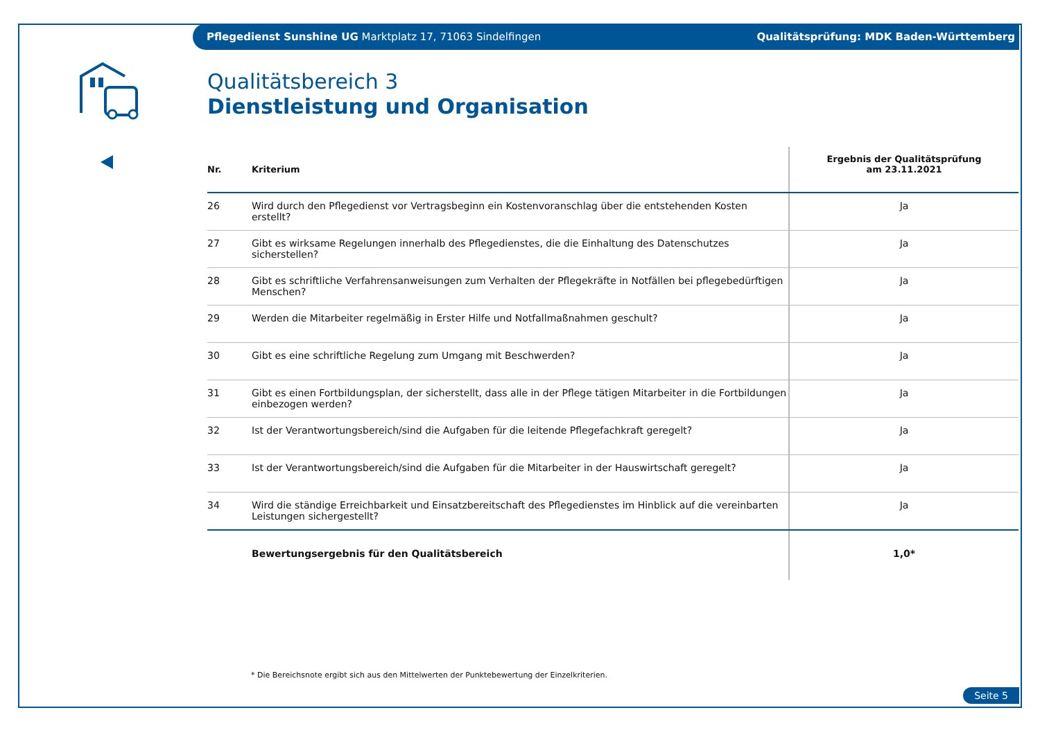Pflegedienst Sunshine UG Marktplatz 17, 71063 Sindelfingen Qualitätsprüfung: MDK Baden-Württemberg
Qualitätsbereich 3
Dienstleistung und Organisation
| Nr. | Kriterium | Ergebnis der Qualitätsprüfung am 23.11.2021 |
| --- | --- | --- |
| 26 | Wird durch den Pflegedienst vor Vertragsbeginn ein Kostenvoranschlag über die entstehenden Kosten erstellt? | Ja |
| 27 | Gibt es wirksame Regelungen innerhalb des Pflegedienstes, die die Einhaltung des Datenschutzes sicherstellen? | Ja |
| 28 | Gibt es schriftliche Verfahrensanweisungen zum Verhalten der Pflegekräfte in Notfällen bei pflegebedürftigen Menschen? | Ja |
| 29 | Werden die Mitarbeiter regelmäßig in Erster Hilfe und Notfallmaßnahmen geschult? | Ja |
| 30 | Gibt es eine schriftliche Regelung zum Umgang mit Beschwerden? | Ja |
| 31 | Gibt es einen Fortbildungsplan, der sicherstellt, dass alle in der Pflege tätigen Mitarbeiter in die Fortbildungen einbezogen werden? | Ja |
| 32 | Ist der Verantwortungsbereich/sind die Aufgaben für die leitende Pflegefachkraft geregelt? | Ja |
| 33 | Ist der Verantwortungsbereich/sind die Aufgaben für die Mitarbeiter in der Hauswirtschaft geregelt? | Ja |
| 34 | Wird die ständige Erreichbarkeit und Einsatzbereitschaft des Pflegedienstes im Hinblick auf die vereinbarten Leistungen sichergestellt? | Ja |
| | Bewertungsergebnis für den Qualitätsbereich | 1,0* |
* Die Bereichsnote ergibt sich aus den Mittelwerten der Punktebewertung der Einzelkriterien.
Seite 5